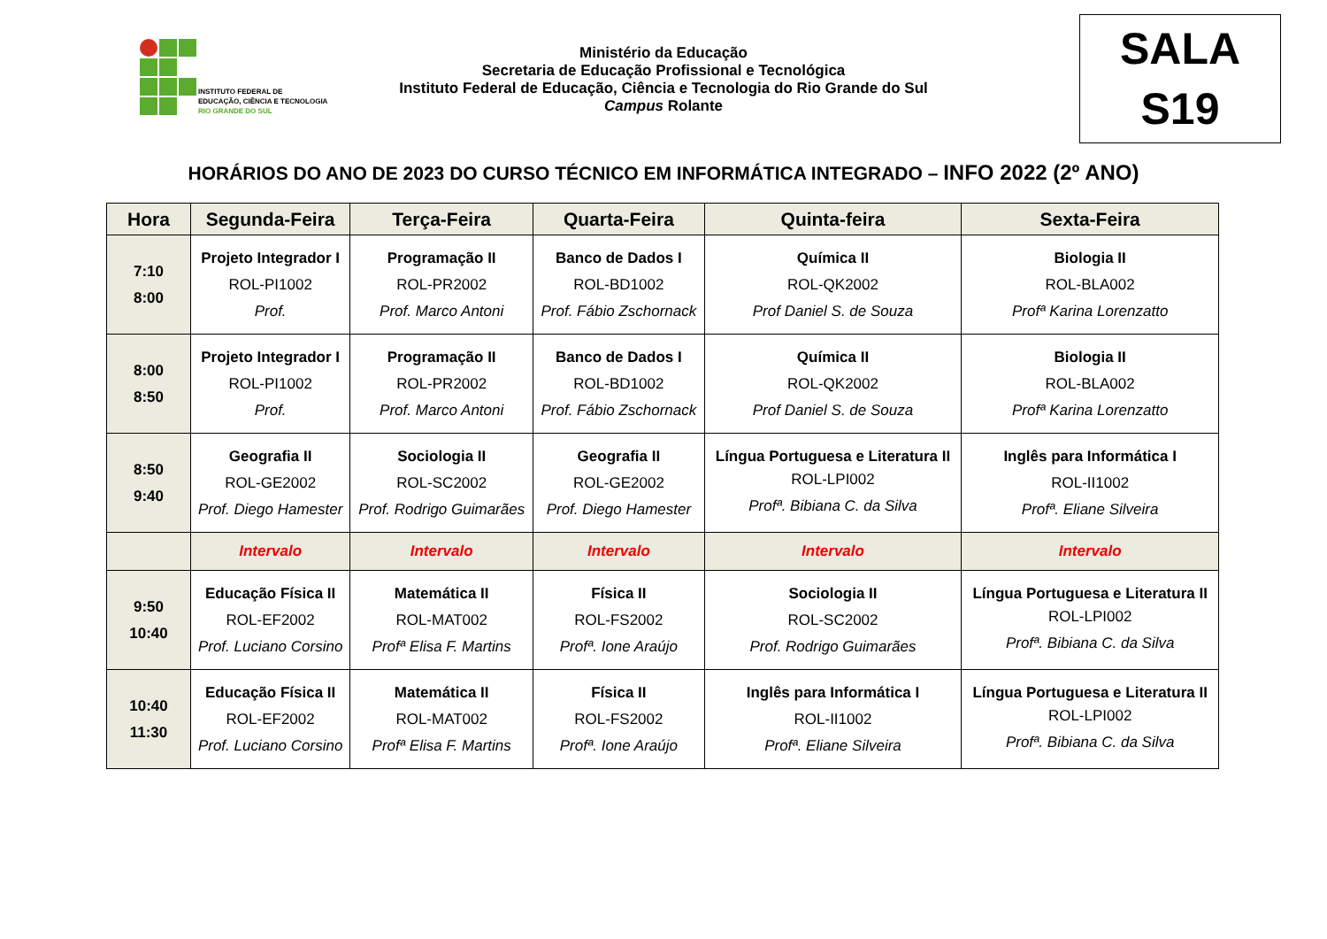INSTITUTO FEDERAL DE
EDUCAÇÃO, CIÊNCIA E TECNOLOGIA
RIO GRANDE DO SUL
Ministério da Educação
Secretaria de Educação Profissional e Tecnológica
Instituto Federal de Educação, Ciência e Tecnologia do Rio Grande do Sul
Campus Rolante
SALA
S19
HORÁRIOS DO ANO DE 2023 DO CURSO TÉCNICO EM INFORMÁTICA INTEGRADO – INFO 2022 (2º ANO)
| Hora | Segunda-Feira | Terça-Feira | Quarta-Feira | Quinta-feira | Sexta-Feira |
| --- | --- | --- | --- | --- | --- |
| 7:10 8:00 | Projeto Integrador I ROL-PI1002 Prof. | Programação II ROL-PR2002 Prof. Marco Antoni | Banco de Dados I ROL-BD1002 Prof. Fábio Zschornack | Química II ROL-QK2002 Prof Daniel S. de Souza | Biologia II ROL-BLA002 Profª Karina Lorenzatto |
| 8:00 8:50 | Projeto Integrador I ROL-PI1002 Prof. | Programação II ROL-PR2002 Prof. Marco Antoni | Banco de Dados I ROL-BD1002 Prof. Fábio Zschornack | Química II ROL-QK2002 Prof Daniel S. de Souza | Biologia II ROL-BLA002 Profª Karina Lorenzatto |
| 8:50 9:40 | Geografia II ROL-GE2002 Prof. Diego Hamester | Sociologia II ROL-SC2002 Prof. Rodrigo Guimarães | Geografia II ROL-GE2002 Prof. Diego Hamester | Língua Portuguesa e Literatura II ROL-LPI002 Profª. Bibiana C. da Silva | Inglês para Informática I ROL-II1002 Profª. Eliane Silveira |
| | Intervalo | Intervalo | Intervalo | Intervalo | Intervalo |
| 9:50 10:40 | Educação Física II ROL-EF2002 Prof. Luciano Corsino | Matemática II ROL-MAT002 Profª Elisa F. Martins | Física II ROL-FS2002 Profª. Ione Araújo | Sociologia II ROL-SC2002 Prof. Rodrigo Guimarães | Língua Portuguesa e Literatura II ROL-LPI002 Profª. Bibiana C. da Silva |
| 10:40 11:30 | Educação Física II ROL-EF2002 Prof. Luciano Corsino | Matemática II ROL-MAT002 Profª Elisa F. Martins | Física II ROL-FS2002 Profª. Ione Araújo | Inglês para Informática I ROL-II1002 Profª. Eliane Silveira | Língua Portuguesa e Literatura II ROL-LPI002 Profª. Bibiana C. da Silva |